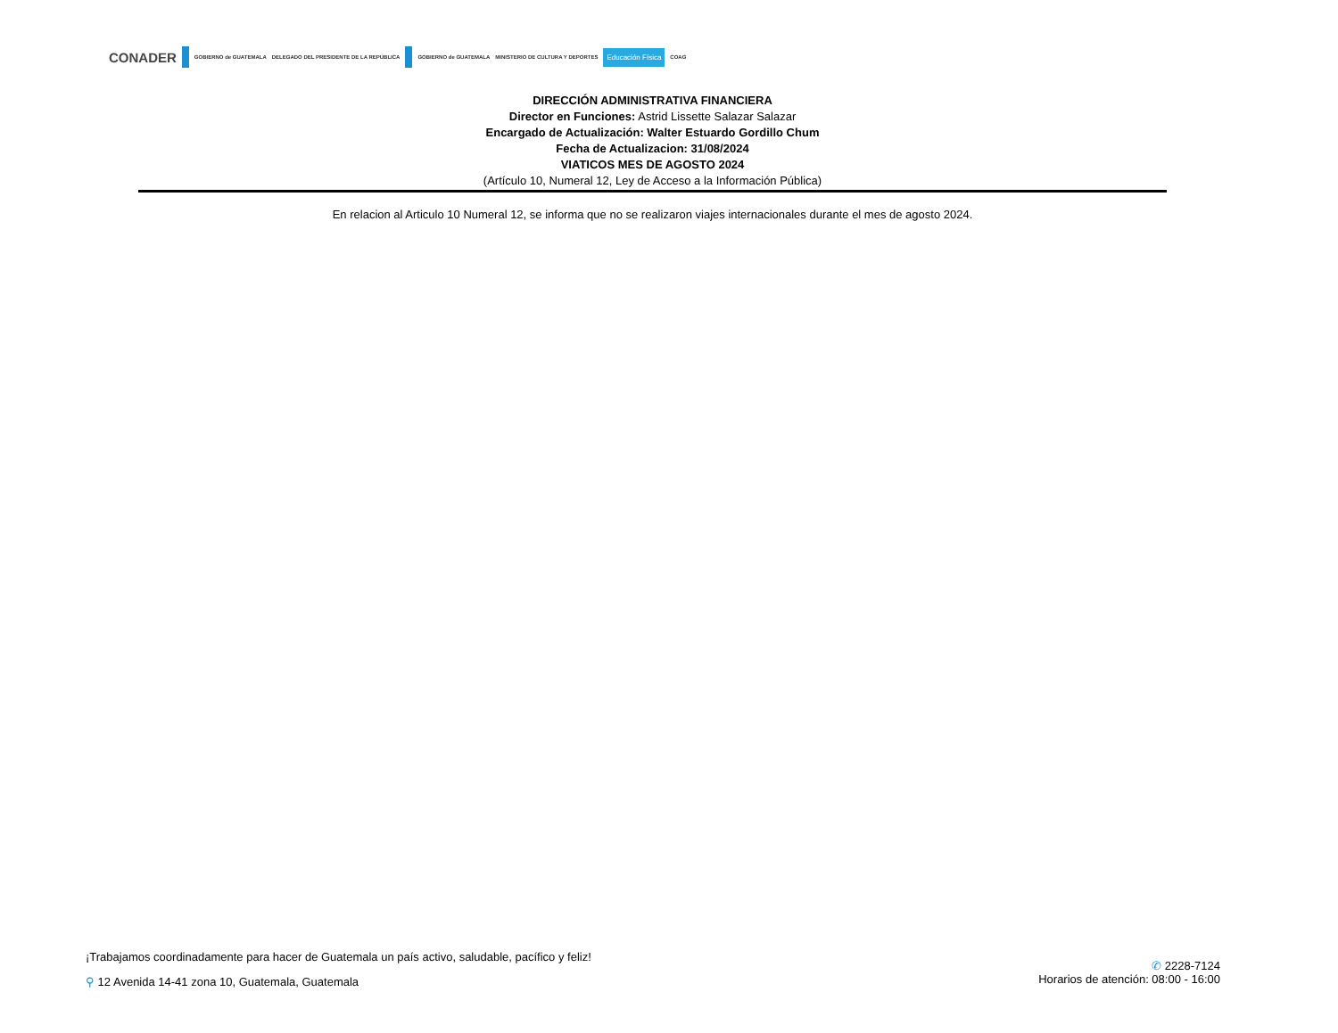CONADER GOBIERNO de GUATEMALA DELEGADO DEL PRESIDENTE DE LA REPÚBLICA GOBIERNO de GUATEMALA MINISTERIO DE CULTURA Y DEPORTES Educación Física COAG
DIRECCIÓN ADMINISTRATIVA FINANCIERA
Director en Funciones: Astrid Lissette Salazar Salazar
Encargado de Actualización: Walter Estuardo Gordillo Chum
Fecha de Actualizacion: 31/08/2024
VIATICOS MES DE AGOSTO 2024
(Artículo 10, Numeral 12, Ley de Acceso a la Información Pública)
En relacion al Articulo 10 Numeral 12, se informa que no se realizaron viajes internacionales durante el mes de agosto 2024.
¡Trabajamos coordinadamente para hacer de Guatemala un país activo, saludable, pacífico y feliz!
⚲ 12 Avenida 14-41 zona 10, Guatemala, Guatemala
✆ 2228-7124
Horarios de atención: 08:00 - 16:00